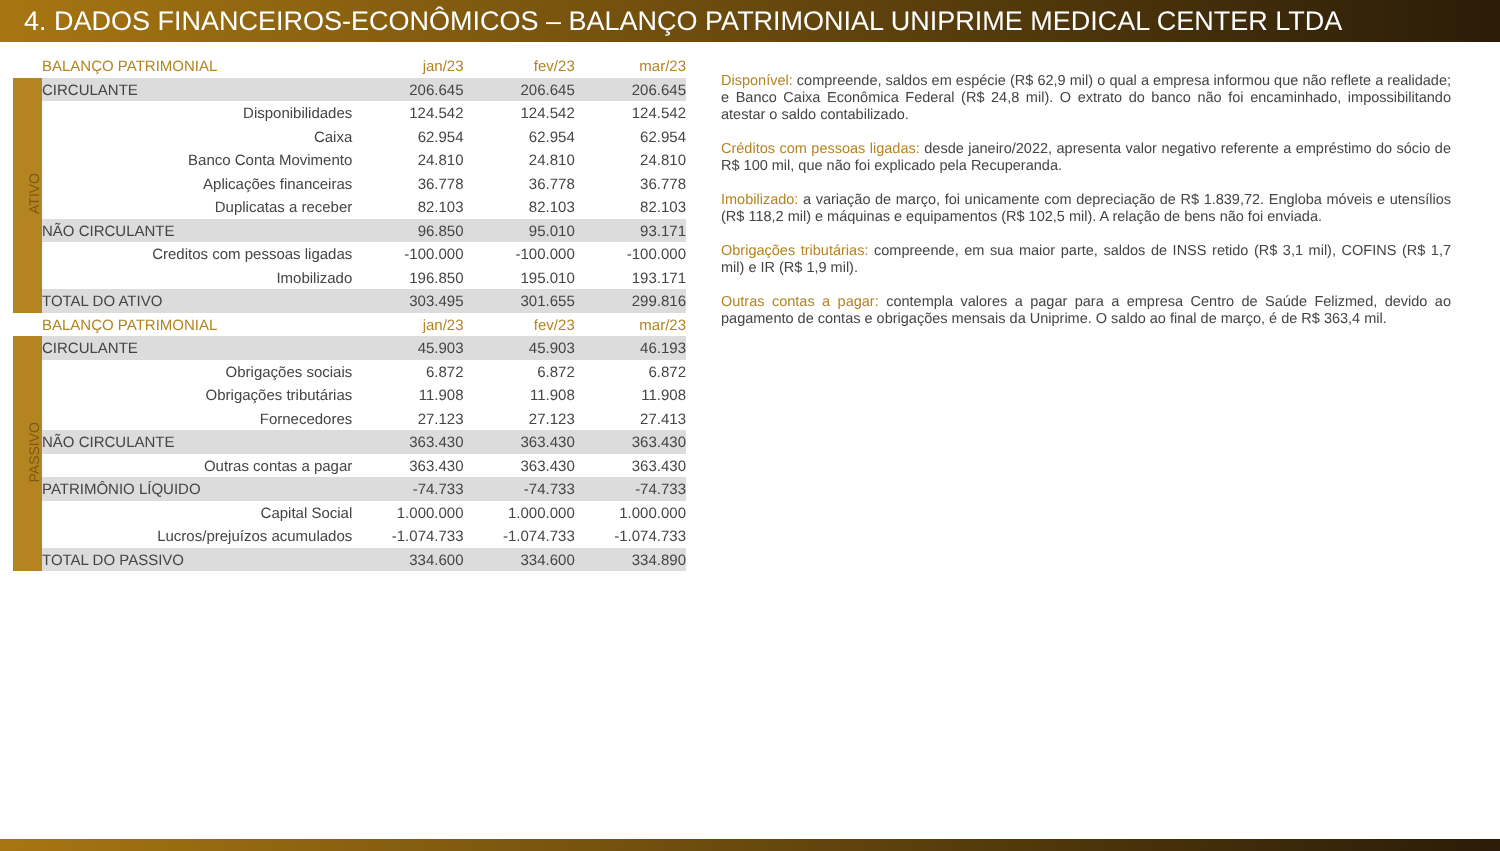4. DADOS FINANCEIROS-ECONÔMICOS – BALANÇO PATRIMONIAL UNIPRIME MEDICAL CENTER LTDA
| | BALANÇO PATRIMONIAL | jan/23 | fev/23 | mar/23 |
| ATIVO | CIRCULANTE | 206.645 | 206.645 | 206.645 |
| | Disponibilidades | 124.542 | 124.542 | 124.542 |
| | Caixa | 62.954 | 62.954 | 62.954 |
| | Banco Conta Movimento | 24.810 | 24.810 | 24.810 |
| | Aplicações financeiras | 36.778 | 36.778 | 36.778 |
| | Duplicatas a receber | 82.103 | 82.103 | 82.103 |
| | NÃO CIRCULANTE | 96.850 | 95.010 | 93.171 |
| | Creditos com pessoas ligadas | -100.000 | -100.000 | -100.000 |
| | Imobilizado | 196.850 | 195.010 | 193.171 |
| | TOTAL DO ATIVO | 303.495 | 301.655 | 299.816 |
| | BALANÇO PATRIMONIAL | jan/23 | fev/23 | mar/23 |
| PASSIVO | CIRCULANTE | 45.903 | 45.903 | 46.193 |
| | Obrigações sociais | 6.872 | 6.872 | 6.872 |
| | Obrigações tributárias | 11.908 | 11.908 | 11.908 |
| | Fornecedores | 27.123 | 27.123 | 27.413 |
| | NÃO CIRCULANTE | 363.430 | 363.430 | 363.430 |
| | Outras contas a pagar | 363.430 | 363.430 | 363.430 |
| | PATRIMÔNIO LÍQUIDO | -74.733 | -74.733 | -74.733 |
| | Capital Social | 1.000.000 | 1.000.000 | 1.000.000 |
| | Lucros/prejuízos acumulados | -1.074.733 | -1.074.733 | -1.074.733 |
| | TOTAL DO PASSIVO | 334.600 | 334.600 | 334.890 |
Disponível: compreende, saldos em espécie (R$ 62,9 mil) o qual a empresa informou que não reflete a realidade; e Banco Caixa Econômica Federal (R$ 24,8 mil). O extrato do banco não foi encaminhado, impossibilitando atestar o saldo contabilizado.
Créditos com pessoas ligadas: desde janeiro/2022, apresenta valor negativo referente a empréstimo do sócio de R$ 100 mil, que não foi explicado pela Recuperanda.
Imobilizado: a variação de março, foi unicamente com depreciação de R$ 1.839,72. Engloba móveis e utensílios (R$ 118,2 mil) e máquinas e equipamentos (R$ 102,5 mil). A relação de bens não foi enviada.
Obrigações tributárias: compreende, em sua maior parte, saldos de INSS retido (R$ 3,1 mil), COFINS (R$ 1,7 mil) e IR (R$ 1,9 mil).
Outras contas a pagar: contempla valores a pagar para a empresa Centro de Saúde Felizmed, devido ao pagamento de contas e obrigações mensais da Uniprime. O saldo ao final de março, é de R$ 363,4 mil.